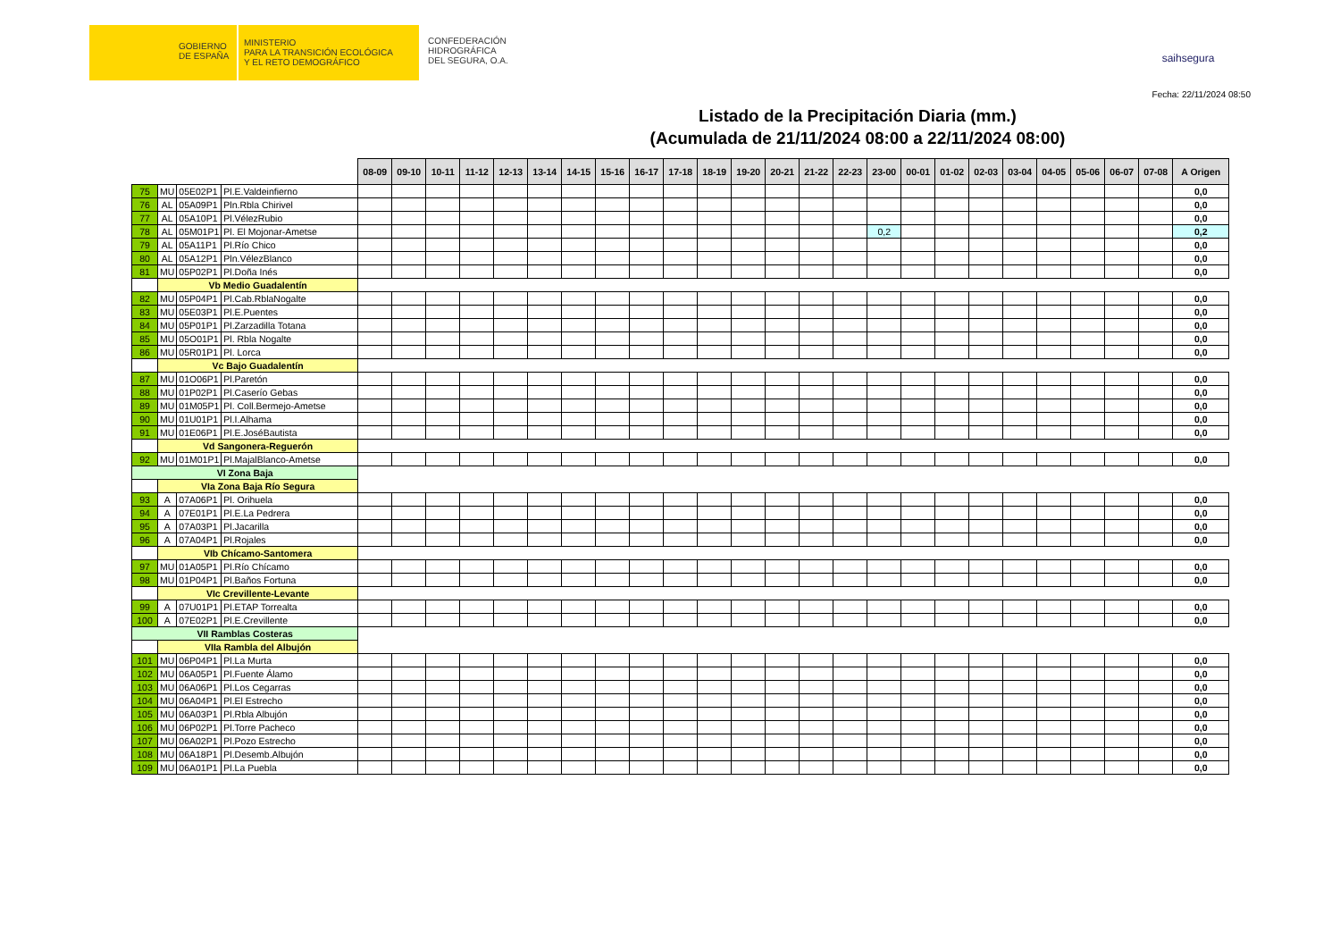GOBIERNO
DE ESPAÑA
MINISTERIO
PARA LA TRANSICIÓN ECOLÓGICA
Y EL RETO DEMOGRÁFICO
CONFEDERACIÓN
HIDROGRÁFICA
DEL SEGURA, O.A.
saihsegura
Fecha: 22/11/2024 08:50
Listado de la Precipitación Diaria (mm.)
(Acumulada de 21/11/2024 08:00 a 22/11/2024 08:00)
| | | | | 08-09 | 09-10 | 10-11 | 11-12 | 12-13 | 13-14 | 14-15 | 15-16 | 16-17 | 17-18 | 18-19 | 19-20 | 20-21 | 21-22 | 22-23 | 23-00 | 00-01 | 01-02 | 02-03 | 03-04 | 04-05 | 05-06 | 06-07 | 07-08 | A Origen |
| 75 | MU | 05E02P1 | Pl.E.Valdeinfierno | | | | | | | | | | | | | | | | | | | | | | | | | 0,0 |
| 76 | AL | 05A09P1 | Pln.Rbla Chirivel | | | | | | | | | | | | | | | | | | | | | | | | | 0,0 |
| 77 | AL | 05A10P1 | Pl.VélezRubio | | | | | | | | | | | | | | | | | | | | | | | | | 0,0 |
| 78 | AL | 05M01P1 | Pl. El Mojonar-Ametse | | | | | | | | | | | | | | | | 0,2 | | | | | | | | | 0,2 |
| 79 | AL | 05A11P1 | Pl.Río Chico | | | | | | | | | | | | | | | | | | | | | | | | | 0,0 |
| 80 | AL | 05A12P1 | Pln.VélezBlanco | | | | | | | | | | | | | | | | | | | | | | | | | 0,0 |
| 81 | MU | 05P02P1 | Pl.Doña Inés | | | | | | | | | | | | | | | | | | | | | | | | | 0,0 |
| | Vb Medio Guadalentín | | | | | | | | | | | | | | | | | | | | | | | | | | | |
| 82 | MU | 05P04P1 | Pl.Cab.RblaNogalte | | | | | | | | | | | | | | | | | | | | | | | | | 0,0 |
| 83 | MU | 05E03P1 | Pl.E.Puentes | | | | | | | | | | | | | | | | | | | | | | | | | 0,0 |
| 84 | MU | 05P01P1 | Pl.Zarzadilla Totana | | | | | | | | | | | | | | | | | | | | | | | | | 0,0 |
| 85 | MU | 05O01P1 | Pl. Rbla Nogalte | | | | | | | | | | | | | | | | | | | | | | | | | 0,0 |
| 86 | MU | 05R01P1 | Pl. Lorca | | | | | | | | | | | | | | | | | | | | | | | | | 0,0 |
| | Vc Bajo Guadalentín | | | | | | | | | | | | | | | | | | | | | | | | | | | |
| 87 | MU | 01O06P1 | Pl.Paretón | | | | | | | | | | | | | | | | | | | | | | | | | 0,0 |
| 88 | MU | 01P02P1 | Pl.Caserío Gebas | | | | | | | | | | | | | | | | | | | | | | | | | 0,0 |
| 89 | MU | 01M05P1 | Pl. Coll.Bermejo-Ametse | | | | | | | | | | | | | | | | | | | | | | | | | 0,0 |
| 90 | MU | 01U01P1 | Pl.I.Alhama | | | | | | | | | | | | | | | | | | | | | | | | | 0,0 |
| 91 | MU | 01E06P1 | Pl.E.JoséBautista | | | | | | | | | | | | | | | | | | | | | | | | | 0,0 |
| | Vd Sangonera-Reguerón | | | | | | | | | | | | | | | | | | | | | | | | | | | |
| 92 | MU | 01M01P1 | Pl.MajalBlanco-Ametse | | | | | | | | | | | | | | | | | | | | | | | | | 0,0 |
| VI Zona Baja | | | | | | | | | | | | | | | | | | | | | | | | | | | | |
| | VIa Zona Baja Río Segura | | | | | | | | | | | | | | | | | | | | | | | | | | | |
| 93 | A | 07A06P1 | Pl. Orihuela | | | | | | | | | | | | | | | | | | | | | | | | | 0,0 |
| 94 | A | 07E01P1 | Pl.E.La Pedrera | | | | | | | | | | | | | | | | | | | | | | | | | 0,0 |
| 95 | A | 07A03P1 | Pl.Jacarilla | | | | | | | | | | | | | | | | | | | | | | | | | 0,0 |
| 96 | A | 07A04P1 | Pl.Rojales | | | | | | | | | | | | | | | | | | | | | | | | | 0,0 |
| | VIb Chícamo-Santomera | | | | | | | | | | | | | | | | | | | | | | | | | | | |
| 97 | MU | 01A05P1 | Pl.Río Chícamo | | | | | | | | | | | | | | | | | | | | | | | | | 0,0 |
| 98 | MU | 01P04P1 | Pl.Baños Fortuna | | | | | | | | | | | | | | | | | | | | | | | | | 0,0 |
| | VIc Crevillente-Levante | | | | | | | | | | | | | | | | | | | | | | | | | | | |
| 99 | A | 07U01P1 | Pl.ETAP Torrealta | | | | | | | | | | | | | | | | | | | | | | | | | 0,0 |
| 100 | A | 07E02P1 | Pl.E.Crevillente | | | | | | | | | | | | | | | | | | | | | | | | | 0,0 |
| VII Ramblas Costeras | | | | | | | | | | | | | | | | | | | | | | | | | | | | |
| | VIIa Rambla del Albujón | | | | | | | | | | | | | | | | | | | | | | | | | | | |
| 101 | MU | 06P04P1 | Pl.La Murta | | | | | | | | | | | | | | | | | | | | | | | | | 0,0 |
| 102 | MU | 06A05P1 | Pl.Fuente Álamo | | | | | | | | | | | | | | | | | | | | | | | | | 0,0 |
| 103 | MU | 06A06P1 | Pl.Los Cegarras | | | | | | | | | | | | | | | | | | | | | | | | | 0,0 |
| 104 | MU | 06A04P1 | Pl.El Estrecho | | | | | | | | | | | | | | | | | | | | | | | | | 0,0 |
| 105 | MU | 06A03P1 | Pl.Rbla Albujón | | | | | | | | | | | | | | | | | | | | | | | | | 0,0 |
| 106 | MU | 06P02P1 | Pl.Torre Pacheco | | | | | | | | | | | | | | | | | | | | | | | | | 0,0 |
| 107 | MU | 06A02P1 | Pl.Pozo Estrecho | | | | | | | | | | | | | | | | | | | | | | | | | 0,0 |
| 108 | MU | 06A18P1 | Pl.Desemb.Albujón | | | | | | | | | | | | | | | | | | | | | | | | | 0,0 |
| 109 | MU | 06A01P1 | Pl.La Puebla | | | | | | | | | | | | | | | | | | | | | | | | | 0,0 |